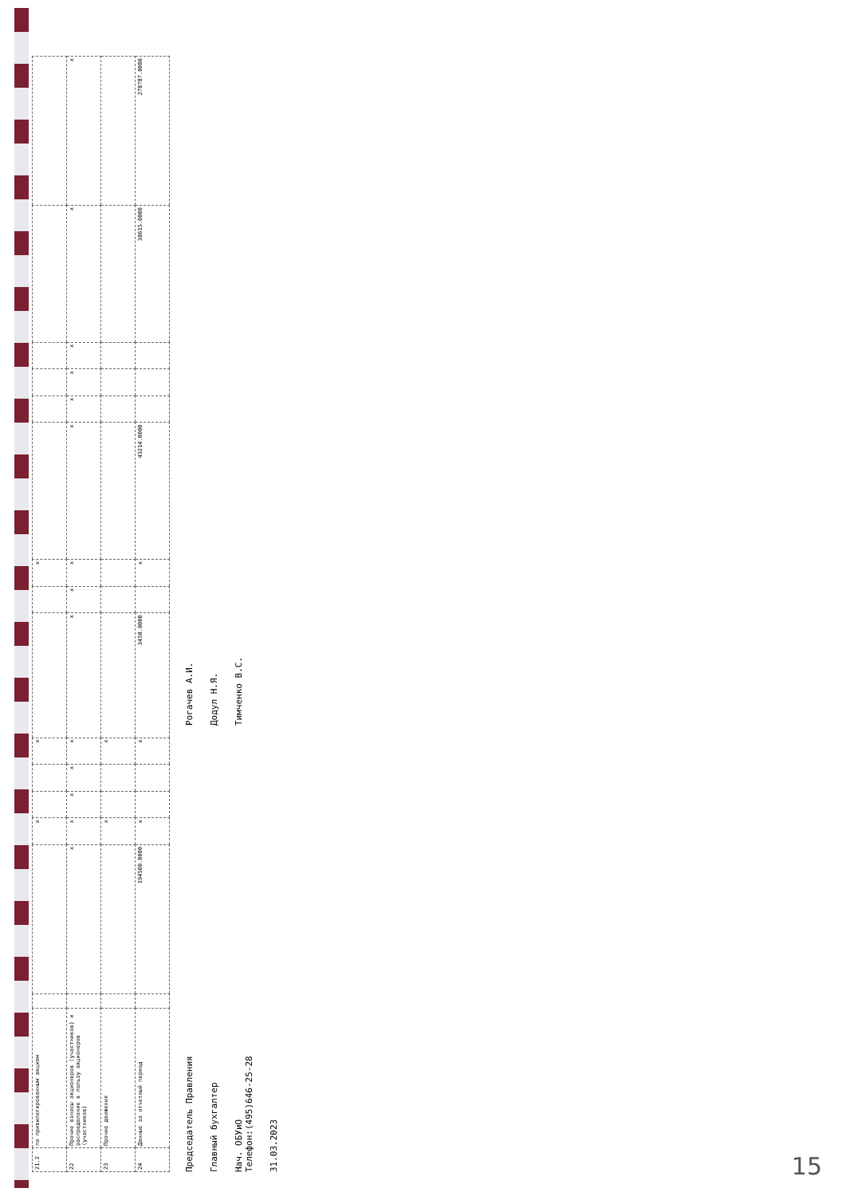| 21.2 | по привилегированным акциям | | | x | | | x | | | x | | | | | | |
| 22 | Прочие взносы акционеров (участников) и распределение в пользу акционеров (участников) | | x | x | x | x | x | x | x | x | x | x | x | x | x | x |
| 23 | Прочие движения | | | x | | | x | | | | | | | | | |
| 24 | Данные за отчетный период | | 194500.0000 | x | | | x | 3458.0000 | | x | 43214.0000 | | | | 38615.0000 | 278787.0000 |
Председатель Правления
Рогачев А.И.
Главный бухгалтер
Додул Н.Я.
Нач. ОБУиО
Телефон:(495)646-25-28
Тимченко В.С.
31.03.2023
15